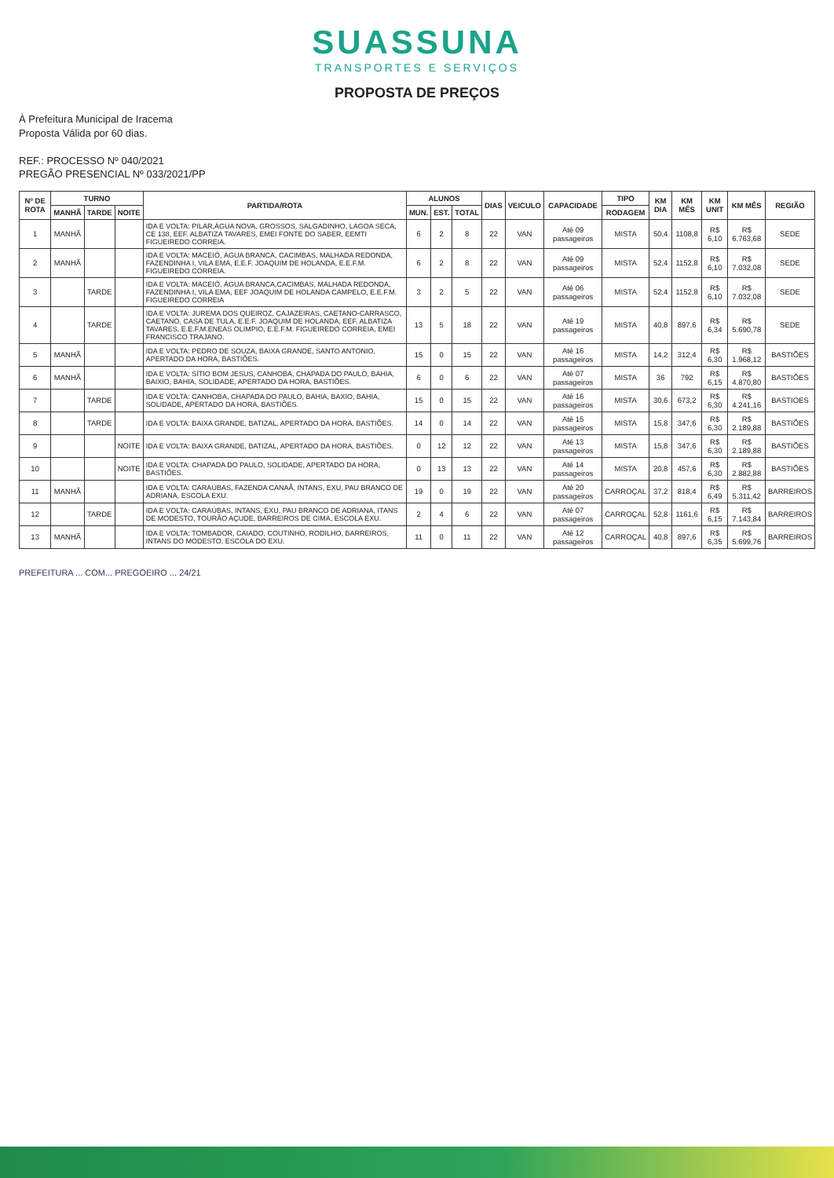SUASSUNA
TRANSPORTES E SERVIÇOS
PROPOSTA DE PREÇOS
À Prefeitura Municipal de Iracema
Proposta Válida por 60 dias.
REF.: PROCESSO Nº 040/2021
PREGÃO PRESENCIAL Nº 033/2021/PP
| Nº DE ROTA | TURNO | | | PARTIDA/ROTA | ALUNOS | | | DIAS | VEICULO | CAPACIDADE | TIPO | KM DIA | KM MÊS | KM UNIT | KM MÊS | REGIÃO |
| --- | --- | --- | --- | --- | --- | --- | --- | --- | --- | --- | --- | --- | --- | --- | --- | --- |
| | MANHÃ | TARDE | NOITE | | MUN. | EST. | TOTAL | | | | RODAGEM | | | | | |
| 1 | MANHÃ | | | IDA E VOLTA: PILAR,ÁGUA NOVA, GROSSOS, SALGADINHO, LAGOA SECA, CE 138, EEF. ALBATIZA TAVARES, EMEI FONTE DO SABER, EEMTI FIGUEIREDO CORREIA. | 6 | 2 | 8 | 22 | VAN | Até 09 passageiros | MISTA | 50,4 | 1108,8 | R$ 6,10 | R$ 6.763,68 | SEDE |
| 2 | MANHÃ | | | IDA E VOLTA: MACEIÓ, ÁGUA BRANCA, CACIMBAS, MALHADA REDONDA, FAZENDINHA I, VILA EMA, E.E.F. JOAQUIM DE HOLANDA, E.E.F.M. FIGUEIREDO CORREIA. | 6 | 2 | 8 | 22 | VAN | Até 09 passageiros | MISTA | 52,4 | 1152,8 | R$ 6,10 | R$ 7.032,08 | SEDE |
| 3 | | TARDE | | IDA E VOLTA: MACEIÓ, ÁGUA BRANCA,CACIMBAS, MALHADA REDONDA, FAZENDINHA I, VILA EMA, EEF JOAQUIM DE HOLANDA CAMPELO, E.E.F.M. FIGUEIREDO CORREIA | 3 | 2 | 5 | 22 | VAN | Até 06 passageiros | MISTA | 52,4 | 1152,8 | R$ 6,10 | R$ 7.032,08 | SEDE |
| 4 | | TARDE | | IDA E VOLTA: JUREMA DOS QUEIROZ, CAJAZEIRAS, CAETANO-CARRASCO, CAETANO, CASA DE TULA, E.E.F. JOAQUIM DE HOLANDA, EEF. ALBATIZA TAVARES, E.E.F.M.ENEAS OLIMPIO, E.E.F.M. FIGUEIREDO CORREIA, EMEI FRANCISCO TRAJANO. | 13 | 5 | 18 | 22 | VAN | Até 19 passageiros | MISTA | 40,8 | 897,6 | R$ 6,34 | R$ 5.690,78 | SEDE |
| 5 | MANHÃ | | | IDA E VOLTA: PEDRO DE SOUZA, BAIXA GRANDE, SANTO ANTONIO, APERTADO DA HORA, BASTIÕES. | 15 | 0 | 15 | 22 | VAN | Até 16 passageiros | MISTA | 14,2 | 312,4 | R$ 6,30 | R$ 1.968,12 | BASTIÕES |
| 6 | MANHÃ | | | IDA E VOLTA: SÍTIO BOM JESUS, CANHOBA, CHAPADA DO PAULO, BAHIA, BAIXIO, BAHIA, SOLIDADE, APERTADO DA HORA, BASTIÕES. | 6 | 0 | 6 | 22 | VAN | Até 07 passageiros | MISTA | 36 | 792 | R$ 6,15 | R$ 4.870,80 | BASTIÕES |
| 7 | | TARDE | | IDA E VOLTA: CANHOBA, CHAPADA DO PAULO, BAHIA, BAXIO, BAHIA, SOLIDADE, APERTADO DA HORA, BASTIÕES. | 15 | 0 | 15 | 22 | VAN | Até 16 passageiros | MISTA | 30,6 | 673,2 | R$ 6,30 | R$ 4.241,16 | BASTIOES |
| 8 | | TARDE | | IDA E VOLTA: BAIXA GRANDE, BATIZAL, APERTADO DA HORA, BASTIÕES. | 14 | 0 | 14 | 22 | VAN | Até 15 passageiros | MISTA | 15,8 | 347,6 | R$ 6,30 | R$ 2.189,88 | BASTIÕES |
| 9 | | | NOITE | IDA E VOLTA: BAIXA GRANDE, BATIZAL, APERTADO DA HORA, BASTIÕES. | 0 | 12 | 12 | 22 | VAN | Até 13 passageiros | MISTA | 15,8 | 347,6 | R$ 6,30 | R$ 2.189,88 | BASTIÕES |
| 10 | | | NOITE | IDA E VOLTA: CHAPADA DO PAULO, SOLIDADE, APERTADO DA HORA, BASTIÕES. | 0 | 13 | 13 | 22 | VAN | Até 14 passageiros | MISTA | 20,8 | 457,6 | R$ 6,30 | R$ 2.882,88 | BASTIÕES |
| 11 | MANHÃ | | | IDA E VOLTA: CARAÚBAS, FAZENDA CANAÃ, INTANS, EXU, PAU BRANCO DE ADRIANA, ESCOLA EXU. | 19 | 0 | 19 | 22 | VAN | Até 20 passageiros | CARROÇAL | 37,2 | 818,4 | R$ 6,49 | R$ 5.311,42 | BARREIROS |
| 12 | | TARDE | | IDA E VOLTA: CARAÚBAS, INTANS, EXU, PAU BRANCO DE ADRIANA, ITANS DE MODESTO, TOURÃO AÇUDE, BARREIROS DE CIMA, ESCOLA EXU. | 2 | 4 | 6 | 22 | VAN | Até 07 passageiros | CARROÇAL | 52,8 | 1161,6 | R$ 6,15 | R$ 7.143,84 | BARREIROS |
| 13 | MANHÃ | | | IDA E VOLTA: TOMBADOR, CAIADO, COUTINHO, RODILHO, BARREIROS, INTANS DO MODESTO, ESCOLA DO EXU. | 11 | 0 | 11 | 22 | VAN | Até 12 passageiros | CARROÇAL | 40,8 | 897,6 | R$ 6,35 | R$ 5.699,76 | BARREIROS |
PREFEITURA ... COM... PREGOEIRO ... 24/21